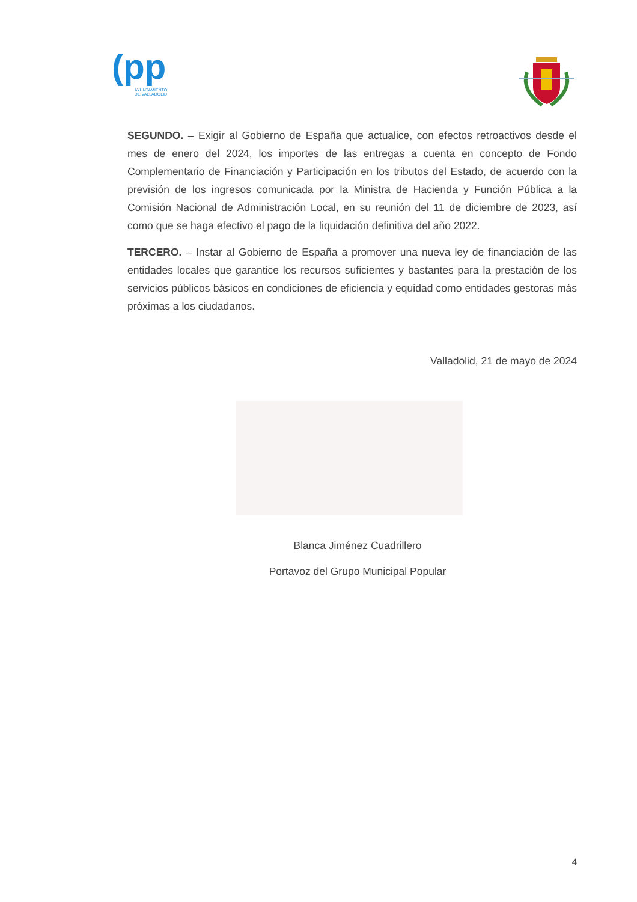(pp
AYUNTAMIENTO
DE VALLADOLID
SEGUNDO. – Exigir al Gobierno de España que actualice, con efectos retroactivos desde el mes de enero del 2024, los importes de las entregas a cuenta en concepto de Fondo Complementario de Financiación y Participación en los tributos del Estado, de acuerdo con la previsión de los ingresos comunicada por la Ministra de Hacienda y Función Pública a la Comisión Nacional de Administración Local, en su reunión del 11 de diciembre de 2023, así como que se haga efectivo el pago de la liquidación definitiva del año 2022.
TERCERO. – Instar al Gobierno de España a promover una nueva ley de financiación de las entidades locales que garantice los recursos suficientes y bastantes para la prestación de los servicios públicos básicos en condiciones de eficiencia y equidad como entidades gestoras más próximas a los ciudadanos.
Valladolid, 21 de mayo de 2024
Blanca Jiménez Cuadrillero
Portavoz del Grupo Municipal Popular
4